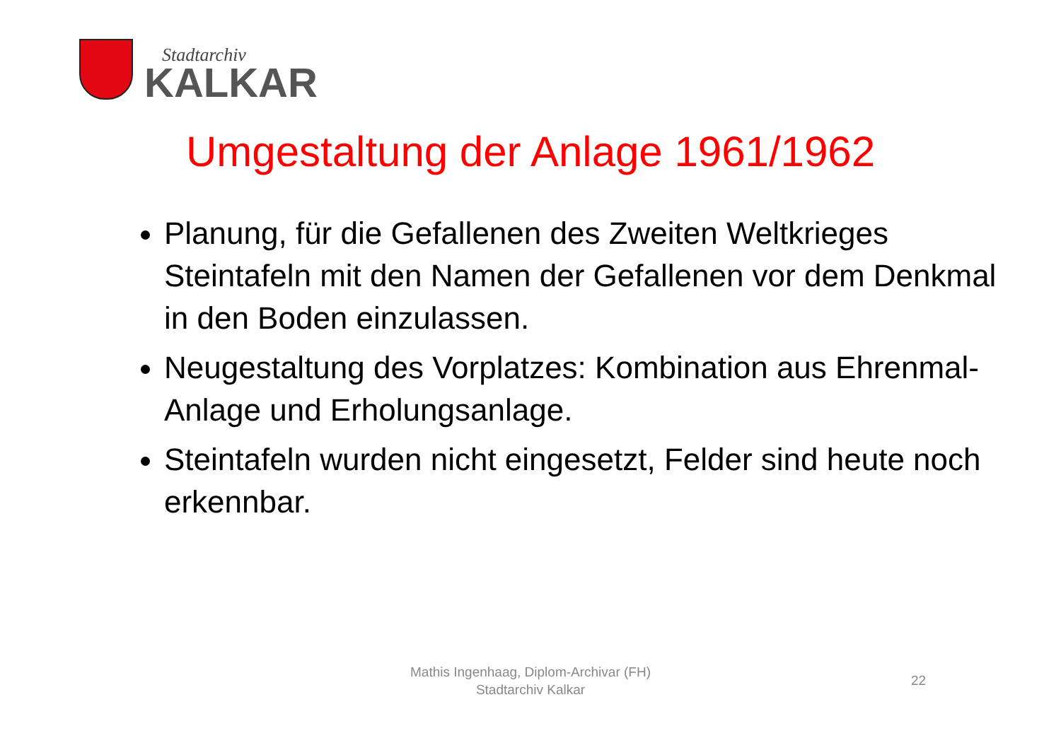Stadtarchiv
KALKAR
Umgestaltung der Anlage 1961/1962
Planung, für die Gefallenen des Zweiten Weltkrieges Steintafeln mit den Namen der Gefallenen vor dem Denkmal in den Boden einzulassen.
Neugestaltung des Vorplatzes: Kombination aus Ehrenmal-Anlage und Erholungsanlage.
Steintafeln wurden nicht eingesetzt, Felder sind heute noch erkennbar.
Mathis Ingenhaag, Diplom-Archivar (FH)
Stadtarchiv Kalkar
22